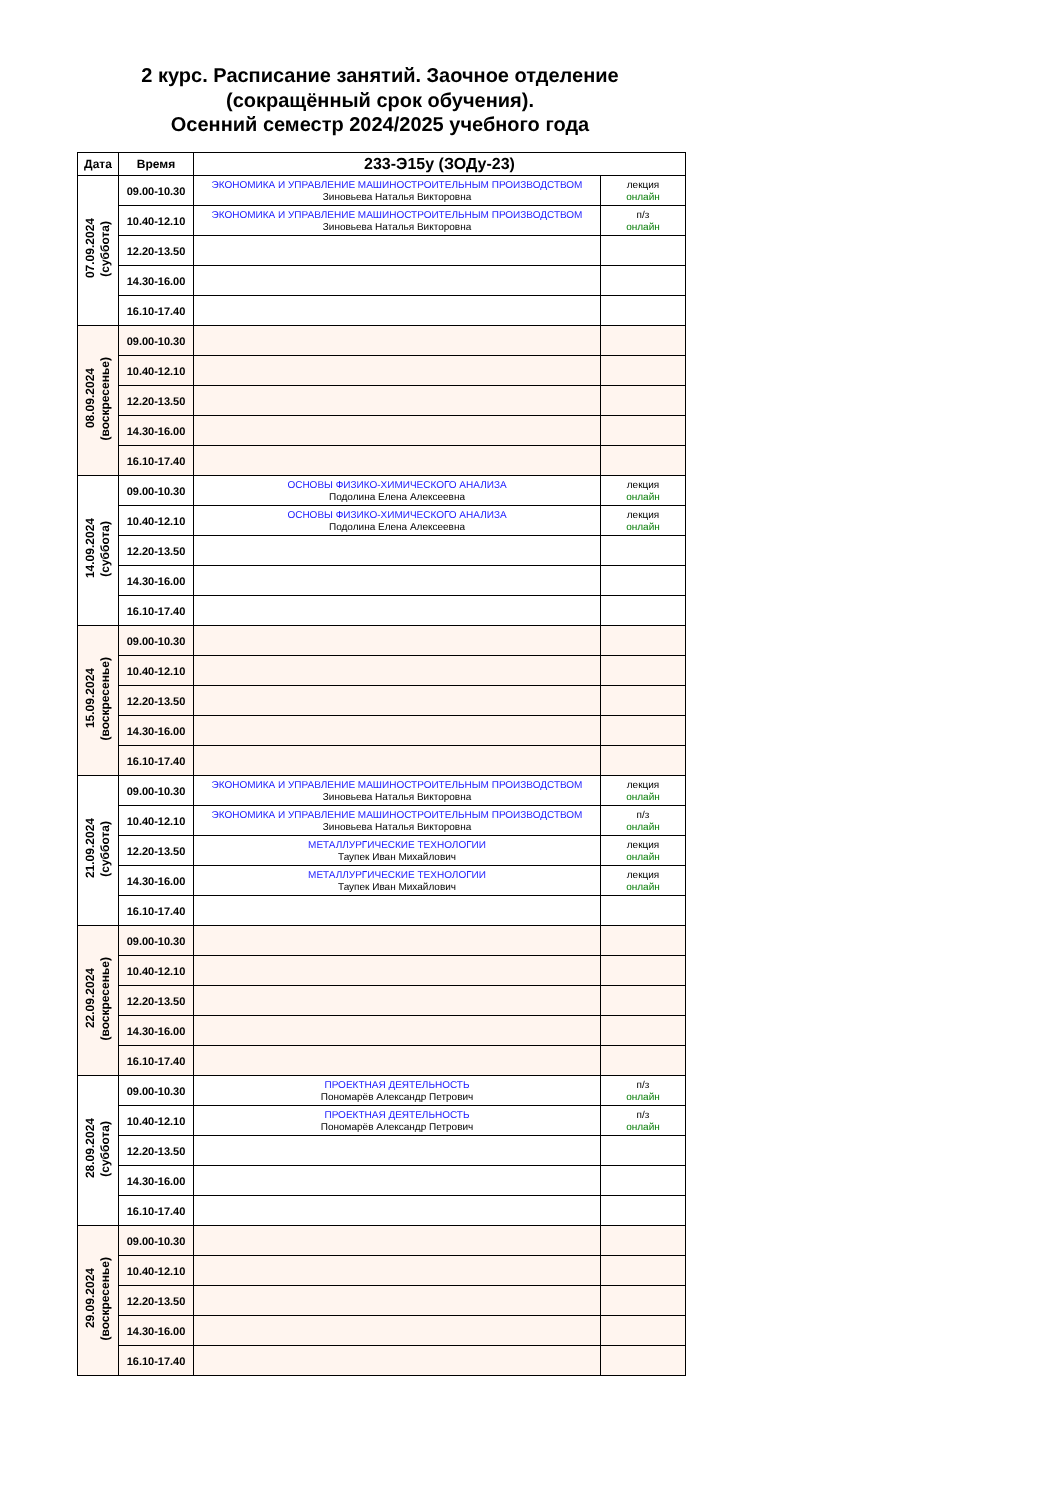2 курс. Расписание занятий. Заочное отделение
(сокращённый срок обучения).
Осенний семестр 2024/2025 учебного года
| Дата | Время | 233-Э15у (ЗОДу-23) | |
| --- | --- | --- | --- |
| 07.09.2024 (суббота) | 09.00-10.30 | ЭКОНОМИКА И УПРАВЛЕНИЕ МАШИНОСТРОИТЕЛЬНЫМ ПРОИЗВОДСТВОМ Зиновьева Наталья Викторовна | лекция онлайн |
| | 10.40-12.10 | ЭКОНОМИКА И УПРАВЛЕНИЕ МАШИНОСТРОИТЕЛЬНЫМ ПРОИЗВОДСТВОМ Зиновьева Наталья Викторовна | п/з онлайн |
| | 12.20-13.50 | | |
| | 14.30-16.00 | | |
| | 16.10-17.40 | | |
| 08.09.2024 (воскресенье) | 09.00-10.30 | | |
| | 10.40-12.10 | | |
| | 12.20-13.50 | | |
| | 14.30-16.00 | | |
| | 16.10-17.40 | | |
| 14.09.2024 (суббота) | 09.00-10.30 | ОСНОВЫ ФИЗИКО-ХИМИЧЕСКОГО АНАЛИЗА Подолина Елена Алексеевна | лекция онлайн |
| | 10.40-12.10 | ОСНОВЫ ФИЗИКО-ХИМИЧЕСКОГО АНАЛИЗА Подолина Елена Алексеевна | лекция онлайн |
| | 12.20-13.50 | | |
| | 14.30-16.00 | | |
| | 16.10-17.40 | | |
| 15.09.2024 (воскресенье) | 09.00-10.30 | | |
| | 10.40-12.10 | | |
| | 12.20-13.50 | | |
| | 14.30-16.00 | | |
| | 16.10-17.40 | | |
| 21.09.2024 (суббота) | 09.00-10.30 | ЭКОНОМИКА И УПРАВЛЕНИЕ МАШИНОСТРОИТЕЛЬНЫМ ПРОИЗВОДСТВОМ Зиновьева Наталья Викторовна | лекция онлайн |
| | 10.40-12.10 | ЭКОНОМИКА И УПРАВЛЕНИЕ МАШИНОСТРОИТЕЛЬНЫМ ПРОИЗВОДСТВОМ Зиновьева Наталья Викторовна | п/з онлайн |
| | 12.20-13.50 | МЕТАЛЛУРГИЧЕСКИЕ ТЕХНОЛОГИИ Таупек Иван Михайлович | лекция онлайн |
| | 14.30-16.00 | МЕТАЛЛУРГИЧЕСКИЕ ТЕХНОЛОГИИ Таупек Иван Михайлович | лекция онлайн |
| | 16.10-17.40 | | |
| 22.09.2024 (воскресенье) | 09.00-10.30 | | |
| | 10.40-12.10 | | |
| | 12.20-13.50 | | |
| | 14.30-16.00 | | |
| | 16.10-17.40 | | |
| 28.09.2024 (суббота) | 09.00-10.30 | ПРОЕКТНАЯ ДЕЯТЕЛЬНОСТЬ Пономарёв Александр Петрович | п/з онлайн |
| | 10.40-12.10 | ПРОЕКТНАЯ ДЕЯТЕЛЬНОСТЬ Пономарёв Александр Петрович | п/з онлайн |
| | 12.20-13.50 | | |
| | 14.30-16.00 | | |
| | 16.10-17.40 | | |
| 29.09.2024 (воскресенье) | 09.00-10.30 | | |
| | 10.40-12.10 | | |
| | 12.20-13.50 | | |
| | 14.30-16.00 | | |
| | 16.10-17.40 | | |